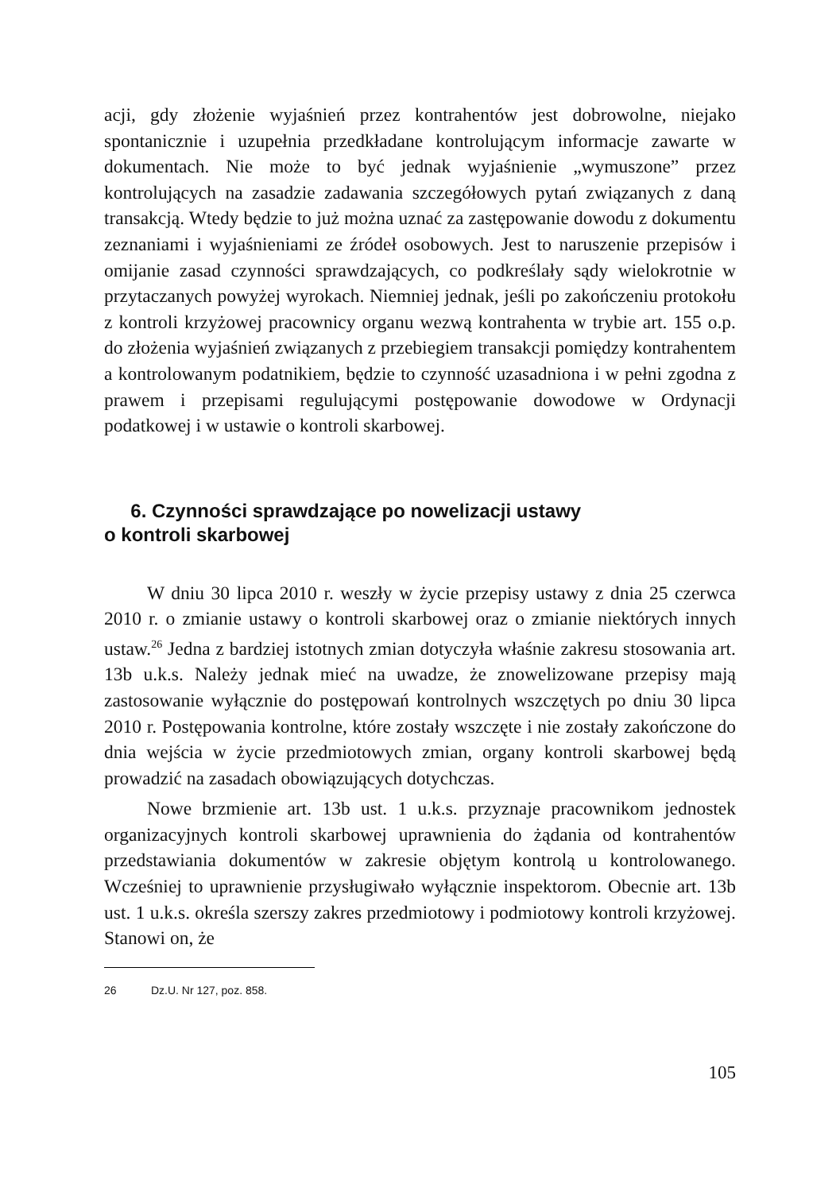acji, gdy złożenie wyjaśnień przez kontrahentów jest dobrowolne, niejako spontanicznie i uzupełnia przedkładane kontrolującym informacje zawarte w dokumentach. Nie może to być jednak wyjaśnienie „wymuszone” przez kontrolujących na zasadzie zadawania szczegółowych pytań związanych z daną transakcją. Wtedy będzie to już można uznać za zastępowanie dowodu z dokumentu zeznaniami i wyjaśnieniami ze źródeł osobowych. Jest to naruszenie przepisów i omijanie zasad czynności sprawdzających, co podkreślały sądy wielokrotnie w przytaczanych powyżej wyrokach. Niemniej jednak, jeśli po zakończeniu protokołu z kontroli krzyżowej pracownicy organu wezwą kontrahenta w trybie art. 155 o.p. do złożenia wyjaśnień związanych z przebiegiem transakcji pomiędzy kontrahentem a kontrolowanym podatnikiem, będzie to czynność uzasadniona i w pełni zgodna z prawem i przepisami regulującymi postępowanie dowodowe w Ordynacji podatkowej i w ustawie o kontroli skarbowej.
6. Czynności sprawdzające po nowelizacji ustawy
o kontroli skarbowej
W dniu 30 lipca 2010 r. weszły w życie przepisy ustawy z dnia 25 czerwca 2010 r. o zmianie ustawy o kontroli skarbowej oraz o zmianie niektórych innych ustaw.<sup>26</sup> Jedna z bardziej istotnych zmian dotyczyła właśnie zakresu stosowania art. 13b u.k.s. Należy jednak mieć na uwadze, że znowelizowane przepisy mają zastosowanie wyłącznie do postępowań kontrolnych wszczętych po dniu 30 lipca 2010 r. Postępowania kontrolne, które zostały wszczęte i nie zostały zakończone do dnia wejścia w życie przedmiotowych zmian, organy kontroli skarbowej będą prowadzić na zasadach obowiązujących dotychczas.
Nowe brzmienie art. 13b ust. 1 u.k.s. przyznaje pracownikom jednostek organizacyjnych kontroli skarbowej uprawnienia do żądania od kontrahentów przedstawiania dokumentów w zakresie objętym kontrolą u kontrolowanego. Wcześniej to uprawnienie przysługiwało wyłącznie inspektorom. Obecnie art. 13b ust. 1 u.k.s. określa szerszy zakres przedmiotowy i podmiotowy kontroli krzyżowej. Stanowi on, że
26 Dz.U. Nr 127, poz. 858.
105